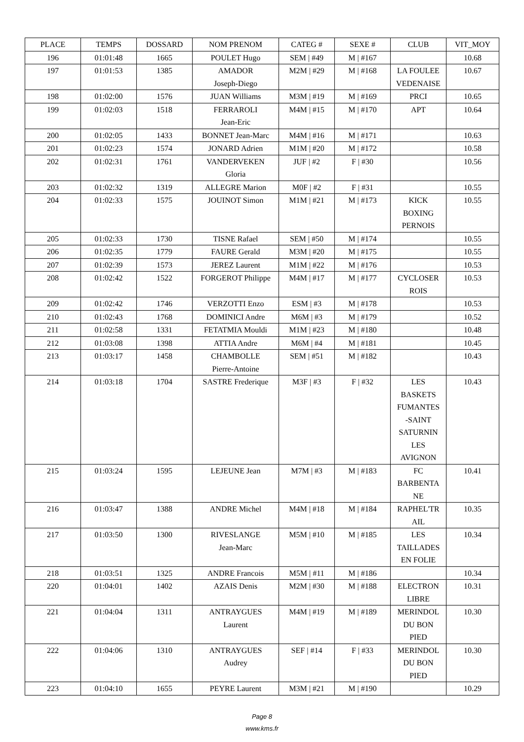| PLACE | TEMPS | DOSSARD | NOM PRENOM | CATEG # | SEXE # | CLUB | VIT_MOY |
| --- | --- | --- | --- | --- | --- | --- | --- |
| 196 | 01:01:48 | 1665 | POULET Hugo | SEM / #49 | M / #167 | | 10.68 |
| 197 | 01:01:53 | 1385 | AMADOR Joseph-Diego | M2M / #29 | M / #168 | LA FOULEE VEDENAISE | 10.67 |
| 198 | 01:02:00 | 1576 | JUAN Williams | M3M / #19 | M / #169 | PRCI | 10.65 |
| 199 | 01:02:03 | 1518 | FERRAROLI Jean-Eric | M4M / #15 | M / #170 | APT | 10.64 |
| 200 | 01:02:05 | 1433 | BONNET Jean-Marc | M4M / #16 | M / #171 | | 10.63 |
| 201 | 01:02:23 | 1574 | JONARD Adrien | M1M / #20 | M / #172 | | 10.58 |
| 202 | 01:02:31 | 1761 | VANDERVEKEN Gloria | JUF / #2 | F / #30 | | 10.56 |
| 203 | 01:02:32 | 1319 | ALLEGRE Marion | M0F / #2 | F / #31 | | 10.55 |
| 204 | 01:02:33 | 1575 | JOUINOT Simon | M1M / #21 | M / #173 | KICK BOXING PERNOIS | 10.55 |
| 205 | 01:02:33 | 1730 | TISNE Rafael | SEM / #50 | M / #174 | | 10.55 |
| 206 | 01:02:35 | 1779 | FAURE Gerald | M3M / #20 | M / #175 | | 10.55 |
| 207 | 01:02:39 | 1573 | JEREZ Laurent | M1M / #22 | M / #176 | | 10.53 |
| 208 | 01:02:42 | 1522 | FORGEROT Philippe | M4M / #17 | M / #177 | CYCLOSER ROIS | 10.53 |
| 209 | 01:02:42 | 1746 | VERZOTTI Enzo | ESM / #3 | M / #178 | | 10.53 |
| 210 | 01:02:43 | 1768 | DOMINICI Andre | M6M / #3 | M / #179 | | 10.52 |
| 211 | 01:02:58 | 1331 | FETATMIA Mouldi | M1M / #23 | M / #180 | | 10.48 |
| 212 | 01:03:08 | 1398 | ATTIA Andre | M6M / #4 | M / #181 | | 10.45 |
| 213 | 01:03:17 | 1458 | CHAMBOLLE Pierre-Antoine | SEM / #51 | M / #182 | | 10.43 |
| 214 | 01:03:18 | 1704 | SASTRE Frederique | M3F / #3 | F / #32 | LES BASKETS FUMANTES -SAINT SATURNIN LES AVIGNON | 10.43 |
| 215 | 01:03:24 | 1595 | LEJEUNE Jean | M7M / #3 | M / #183 | FC BARBENTA NE | 10.41 |
| 216 | 01:03:47 | 1388 | ANDRE Michel | M4M / #18 | M / #184 | RAPHEL'TR AIL | 10.35 |
| 217 | 01:03:50 | 1300 | RIVESLANGE Jean-Marc | M5M / #10 | M / #185 | LES TAILLADES EN FOLIE | 10.34 |
| 218 | 01:03:51 | 1325 | ANDRE Francois | M5M / #11 | M / #186 | | 10.34 |
| 220 | 01:04:01 | 1402 | AZAIS Denis | M2M / #30 | M / #188 | ELECTRON LIBRE | 10.31 |
| 221 | 01:04:04 | 1311 | ANTRAYGUES Laurent | M4M / #19 | M / #189 | MERINDOL DU BON PIED | 10.30 |
| 222 | 01:04:06 | 1310 | ANTRAYGUES Audrey | SEF / #14 | F / #33 | MERINDOL DU BON PIED | 10.30 |
| 223 | 01:04:10 | 1655 | PEYRE Laurent | M3M / #21 | M / #190 | | 10.29 |
Page 8
www.kms.fr